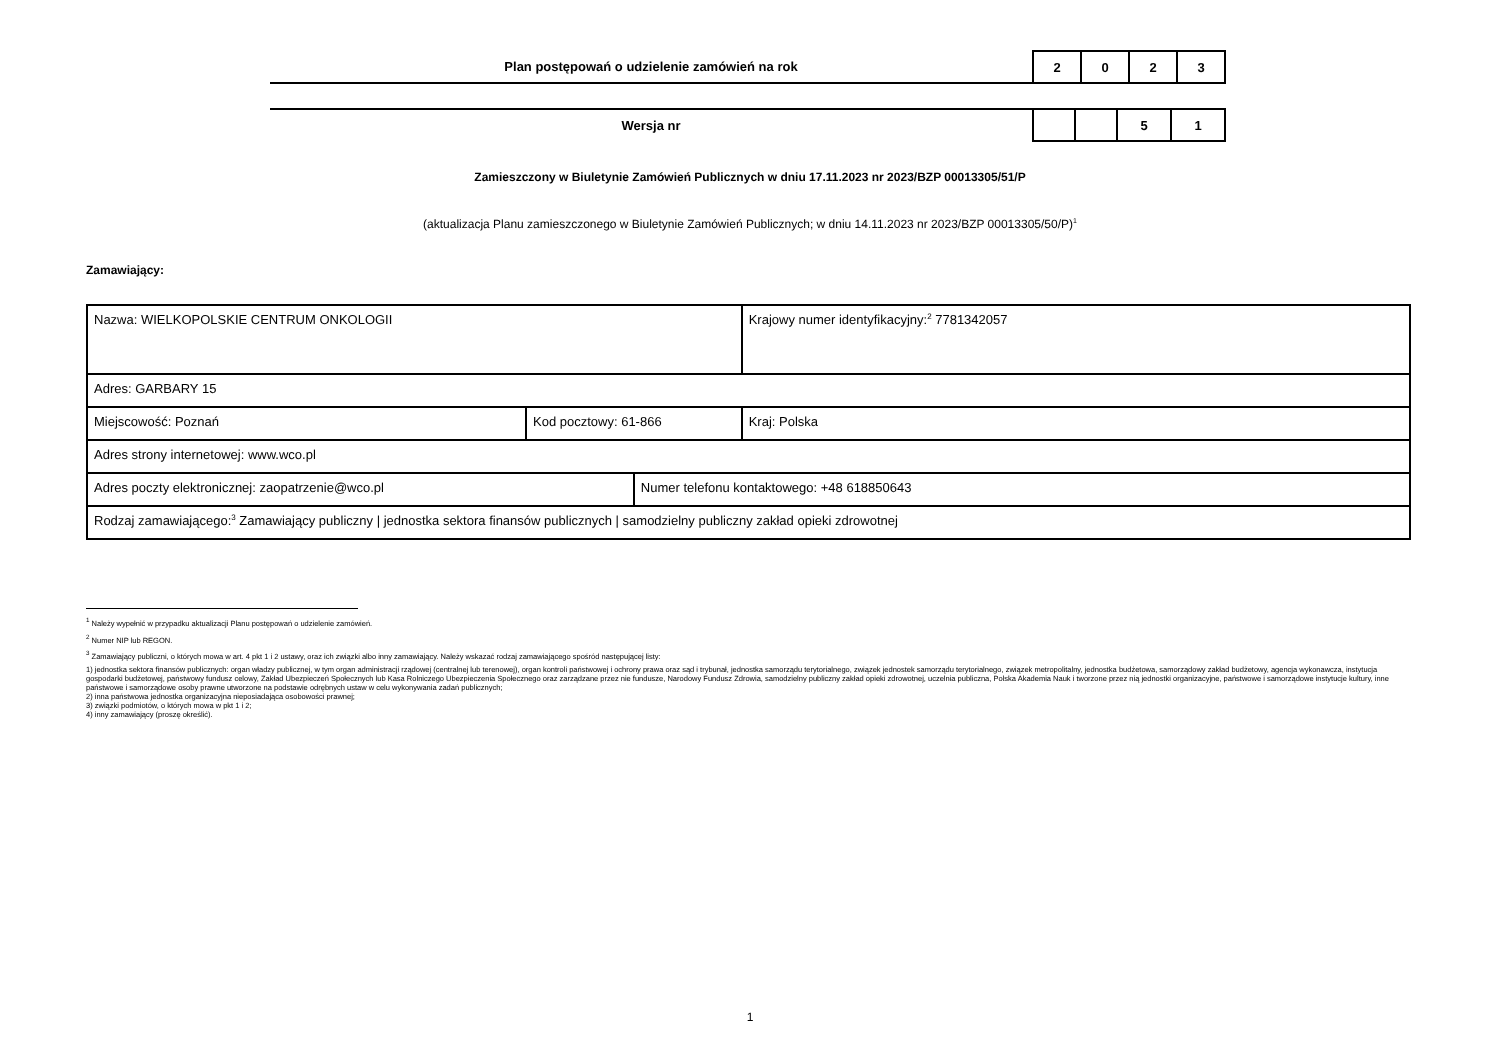| Plan postępowań o udzielenie zamówień na rok | 2 | 0 | 2 | 3 |
| Wersja nr | | | 5 | 1 |
Zamieszczony w Biuletynie Zamówień Publicznych w dniu 17.11.2023 nr 2023/BZP 00013305/51/P
(aktualizacja Planu zamieszczonego w Biuletynie Zamówień Publicznych; w dniu 14.11.2023 nr 2023/BZP 00013305/50/P)<sup>1</sup>
Zamawiający:
| Nazwa: WIELKOPOLSKIE CENTRUM ONKOLOGII | | | Krajowy numer identyfikacyjny:<sup>2</sup> 7781342057 |
| Adres: GARBARY 15 | | | |
| Miejscowość: Poznań | Kod pocztowy: 61-866 | | Kraj: Polska |
| Adres strony internetowej: www.wco.pl | | | |
| Adres poczty elektronicznej: zaopatrzenie@wco.pl | | Numer telefonu kontaktowego: +48 618850643 | |
| Rodzaj zamawiającego:<sup>3</sup> Zamawiający publiczny / jednostka sektora finansów publicznych / samodzielny publiczny zakład opieki zdrowotnej | | | |
<sup>1</sup> Należy wypełnić w przypadku aktualizacji Planu postępowań o udzielenie zamówień.
<sup>2</sup> Numer NIP lub REGON.
<sup>3</sup> Zamawiający publiczni, o których mowa w art. 4 pkt 1 i 2 ustawy, oraz ich związki albo inny zamawiający. Należy wskazać rodzaj zamawiającego spośród następującej listy:
1) jednostka sektora finansów publicznych: organ władzy publicznej, w tym organ administracji rządowej (centralnej lub terenowej), organ kontroli państwowej i ochrony prawa oraz sąd i trybunał, jednostka samorządu terytorialnego, związek jednostek samorządu terytorialnego, związek metropolitalny, jednostka budżetowa, samorządowy zakład budżetowy, agencja wykonawcza, instytucja gospodarki budżetowej, państwowy fundusz celowy, Zakład Ubezpieczeń Społecznych lub Kasa Rolniczego Ubezpieczenia Społecznego oraz zarządzane przez nie fundusze, Narodowy Fundusz Zdrowia, samodzielny publiczny zakład opieki zdrowotnej, uczelnia publiczna, Polska Akademia Nauk i tworzone przez nią jednostki organizacyjne, państwowe i samorządowe instytucje kultury, inne państwowe i samorządowe osoby prawne utworzone na podstawie odrębnych ustaw w celu wykonywania zadań publicznych;
2) inna państwowa jednostka organizacyjna nieposiadająca osobowości prawnej;
3) związki podmiotów, o których mowa w pkt 1 i 2;
4) inny zamawiający (proszę określić).
1